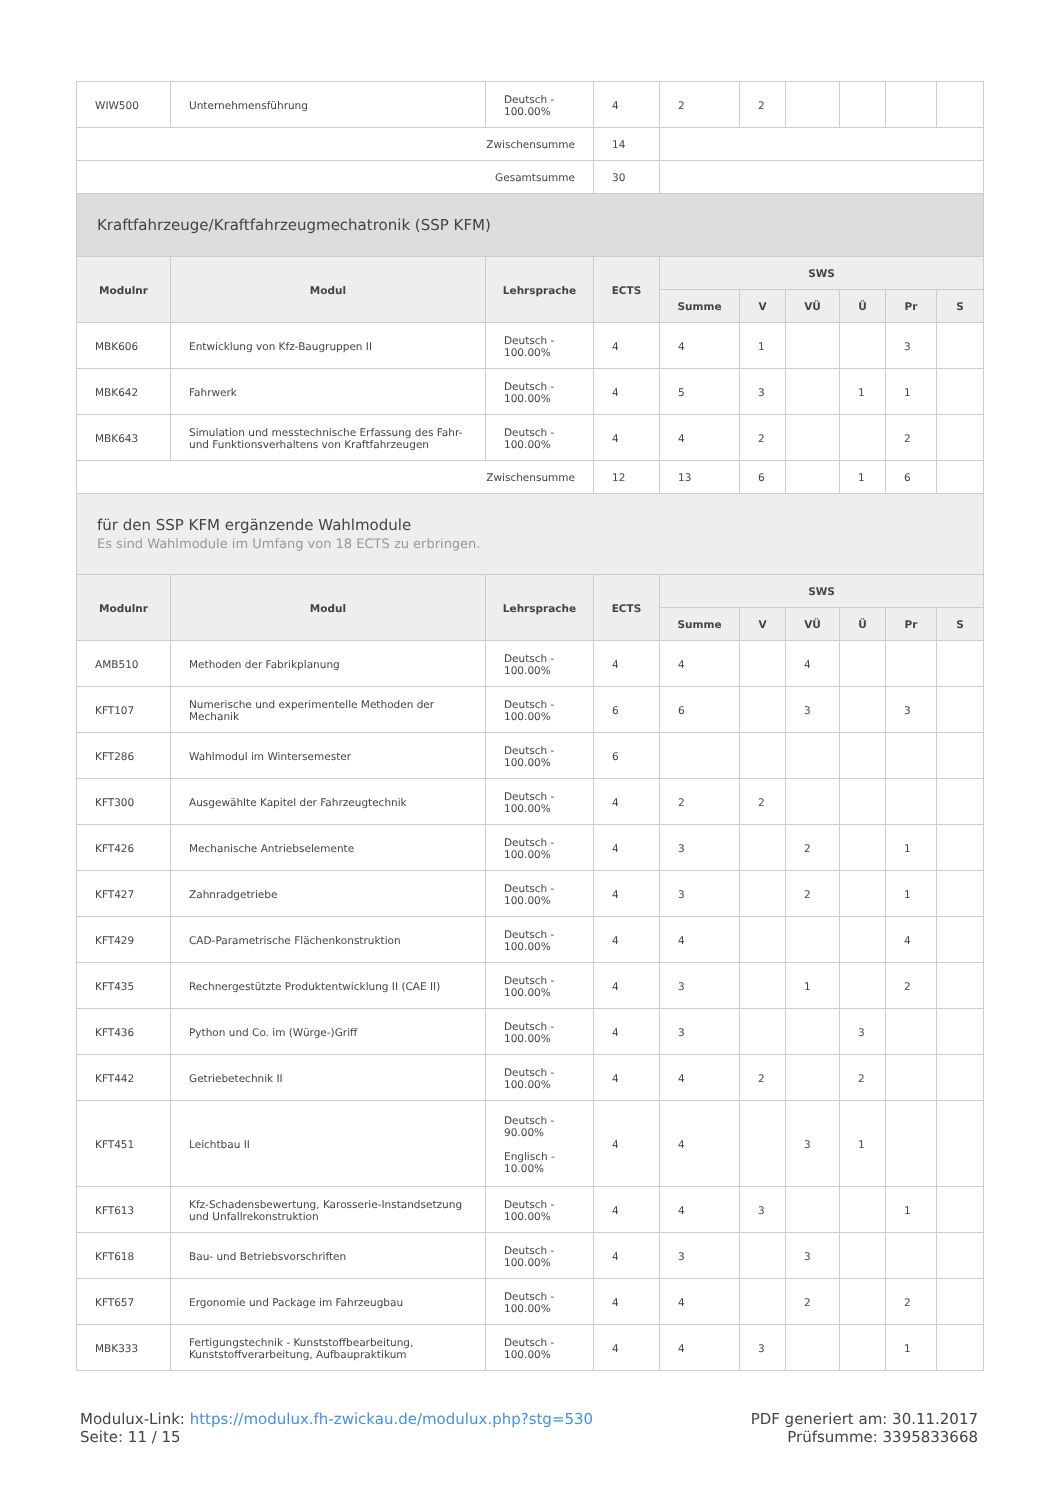| WIW500 | Unternehmensführung | Deutsch - 100.00% | 4 | 2 | 2 | | | | |
| Zwischensumme | | | 14 | | | | | | |
| Gesamtsumme | | | 30 | | | | | | |
| Kraftfahrzeuge/Kraftfahrzeugmechatronik (SSP KFM) | | | | | | | | | |
| Modulnr | Modul | Lehrsprache | ECTS | SWS | | | | | |
| | | | | Summe | V | VÜ | Ü | Pr | S |
| MBK606 | Entwicklung von Kfz-Baugruppen II | Deutsch - 100.00% | 4 | 4 | 1 | | | 3 | |
| MBK642 | Fahrwerk | Deutsch - 100.00% | 4 | 5 | 3 | | 1 | 1 | |
| MBK643 | Simulation und messtechnische Erfassung des Fahr- und Funktionsverhaltens von Kraftfahrzeugen | Deutsch - 100.00% | 4 | 4 | 2 | | | 2 | |
| Zwischensumme | | | 12 | 13 | 6 | | 1 | 6 | |
| für den SSP KFM ergänzende Wahlmodule Es sind Wahlmodule im Umfang von 18 ECTS zu erbringen. | | | | | | | | | |
| Modulnr | Modul | Lehrsprache | ECTS | SWS | | | | | |
| | | | | Summe | V | VÜ | Ü | Pr | S |
| AMB510 | Methoden der Fabrikplanung | Deutsch - 100.00% | 4 | 4 | | 4 | | | |
| KFT107 | Numerische und experimentelle Methoden der Mechanik | Deutsch - 100.00% | 6 | 6 | | 3 | | 3 | |
| KFT286 | Wahlmodul im Wintersemester | Deutsch - 100.00% | 6 | | | | | | |
| KFT300 | Ausgewählte Kapitel der Fahrzeugtechnik | Deutsch - 100.00% | 4 | 2 | 2 | | | | |
| KFT426 | Mechanische Antriebselemente | Deutsch - 100.00% | 4 | 3 | | 2 | | 1 | |
| KFT427 | Zahnradgetriebe | Deutsch - 100.00% | 4 | 3 | | 2 | | 1 | |
| KFT429 | CAD-Parametrische Flächenkonstruktion | Deutsch - 100.00% | 4 | 4 | | | | 4 | |
| KFT435 | Rechnergestützte Produktentwicklung II (CAE II) | Deutsch - 100.00% | 4 | 3 | | 1 | | 2 | |
| KFT436 | Python und Co. im (Würge-)Griff | Deutsch - 100.00% | 4 | 3 | | | 3 | | |
| KFT442 | Getriebetechnik II | Deutsch - 100.00% | 4 | 4 | 2 | | 2 | | |
| KFT451 | Leichtbau II | Deutsch - 90.00% Englisch - 10.00% | 4 | 4 | | 3 | 1 | | |
| KFT613 | Kfz-Schadensbewertung, Karosserie-Instandsetzung und Unfallrekonstruktion | Deutsch - 100.00% | 4 | 4 | 3 | | | 1 | |
| KFT618 | Bau- und Betriebsvorschriften | Deutsch - 100.00% | 4 | 3 | | 3 | | | |
| KFT657 | Ergonomie und Package im Fahrzeugbau | Deutsch - 100.00% | 4 | 4 | | 2 | | 2 | |
| MBK333 | Fertigungstechnik - Kunststoffbearbeitung, Kunststoffverarbeitung, Aufbaupraktikum | Deutsch - 100.00% | 4 | 4 | 3 | | | 1 | |
Modulux-Link: https://modulux.fh-zwickau.de/modulux.php?stg=530
Seite: 11 / 15
PDF generiert am: 30.11.2017
Prüfsumme: 3395833668